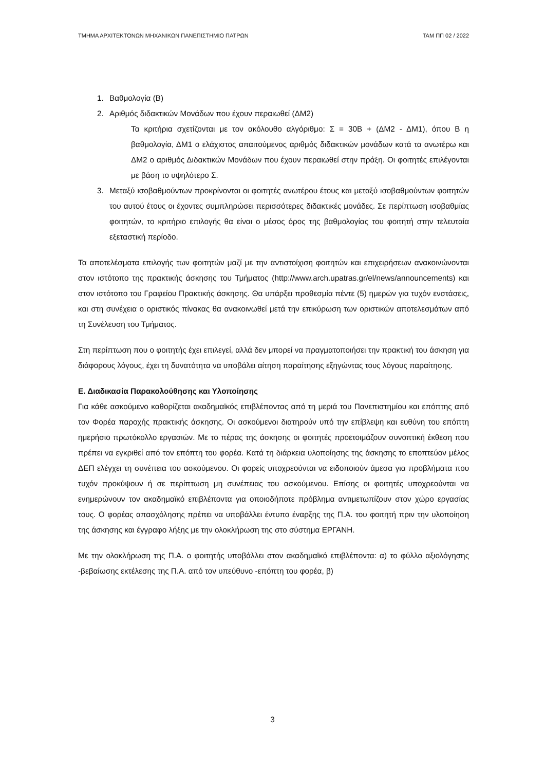ΤΜΗΜΑ ΑΡΧΙΤΕΚΤΟΝΩΝ ΜΗΧΑΝΙΚΩΝ ΠΑΝΕΠΙΣΤΗΜΙΟ ΠΑΤΡΩΝ ΤΑΜ ΠΠ 02 / 2022
1. Βαθμολογία (Β)
2. Αριθμός διδακτικών Μονάδων που έχουν περαιωθεί (ΔΜ2)
Τα κριτήρια σχετίζονται με τον ακόλουθο αλγόριθμο: Σ = 30Β + (ΔΜ2 - ΔΜ1), όπου Β η βαθμολογία, ΔΜ1 ο ελάχιστος απαιτούμενος αριθμός διδακτικών μονάδων κατά τα ανωτέρω και ΔΜ2 ο αριθμός Διδακτικών Μονάδων που έχουν περαιωθεί στην πράξη. Οι φοιτητές επιλέγονται με βάση το υψηλότερο Σ.
3. Μεταξύ ισοβαθμούντων προκρίνονται οι φοιτητές ανωτέρου έτους και μεταξύ ισοβαθμούντων φοιτητών του αυτού έτους οι έχοντες συμπληρώσει περισσότερες διδακτικές μονάδες. Σε περίπτωση ισοβαθμίας φοιτητών, το κριτήριο επιλογής θα είναι ο μέσος όρος της βαθμολογίας του φοιτητή στην τελευταία εξεταστική περίοδο.
Τα αποτελέσματα επιλογής των φοιτητών μαζί με την αντιστοίχιση φοιτητών και επιχειρήσεων ανακοινώνονται στον ιστότοπο της πρακτικής άσκησης του Τμήματος (http://www.arch.upatras.gr/el/news/announcements) και στον ιστότοπο του Γραφείου Πρακτικής άσκησης. Θα υπάρξει προθεσμία πέντε (5) ημερών για τυχόν ενστάσεις, και στη συνέχεια ο οριστικός πίνακας θα ανακοινωθεί μετά την επικύρωση των οριστικών αποτελεσμάτων από τη Συνέλευση του Τμήματος.
Στη περίπτωση που ο φοιτητής έχει επιλεγεί, αλλά δεν μπορεί να πραγματοποιήσει την πρακτική του άσκηση για διάφορους λόγους, έχει τη δυνατότητα να υποβάλει αίτηση παραίτησης εξηγώντας τους λόγους παραίτησης.
Ε. Διαδικασία Παρακολούθησης και Υλοποίησης
Για κάθε ασκούμενο καθορίζεται ακαδημαϊκός επιβλέποντας από τη μεριά του Πανεπιστημίου και επόπτης από τον Φορέα παροχής πρακτικής άσκησης. Οι ασκούμενοι διατηρούν υπό την επίβλεψη και ευθύνη του επόπτη ημερήσιο πρωτόκολλο εργασιών. Με το πέρας της άσκησης οι φοιτητές προετοιμάζουν συνοπτική έκθεση που πρέπει να εγκριθεί από τον επόπτη του φορέα. Κατά τη διάρκεια υλοποίησης της άσκησης το εποπτεύον μέλος ΔΕΠ ελέγχει τη συνέπεια του ασκούμενου. Οι φορείς υποχρεούνται να ειδοποιούν άμεσα για προβλήματα που τυχόν προκύψουν ή σε περίπτωση μη συνέπειας του ασκούμενου. Επίσης οι φοιτητές υποχρεούνται να ενημερώνουν τον ακαδημαϊκό επιβλέποντα για οποιοδήποτε πρόβλημα αντιμετωπίζουν στον χώρο εργασίας τους. Ο φορέας απασχόλησης πρέπει να υποβάλλει έντυπο έναρξης της Π.Α. του φοιτητή πριν την υλοποίηση της άσκησης και έγγραφο λήξης με την ολοκλήρωση της στο σύστημα ΕΡΓΑΝΗ.
Με την ολοκλήρωση της Π.Α. ο φοιτητής υποβάλλει στον ακαδημαϊκό επιβλέποντα: α) το φύλλο αξιολόγησης -βεβαίωσης εκτέλεσης της Π.Α. από τον υπεύθυνο -επόπτη του φορέα, β)
3